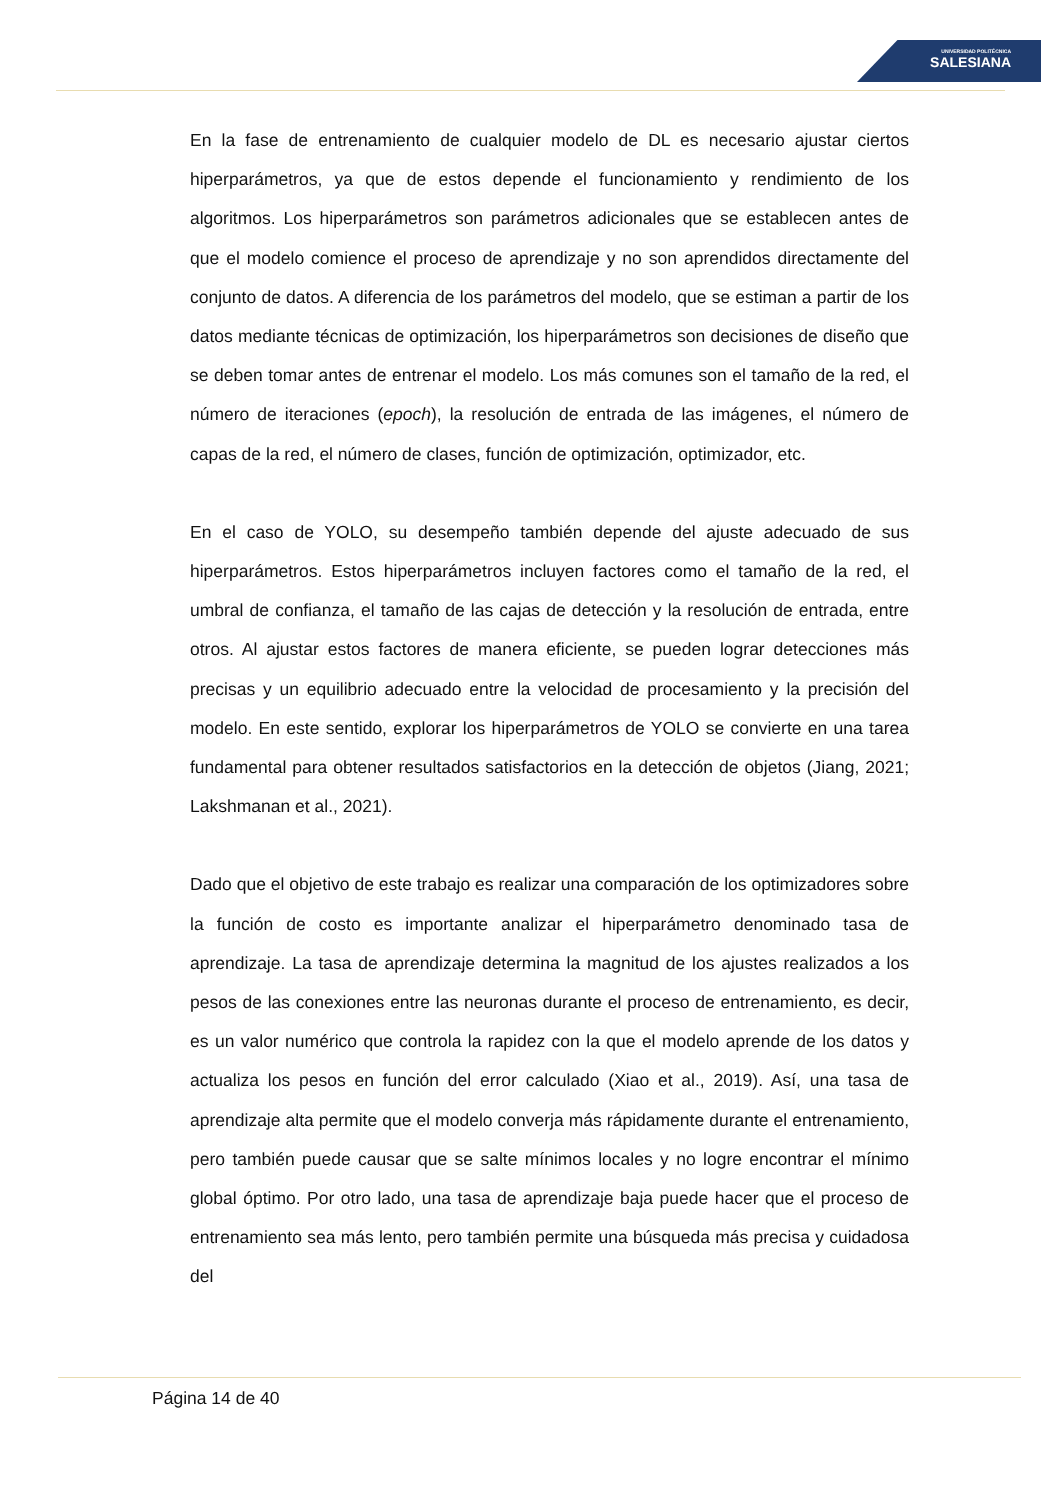UNIVERSIDAD POLITÉCNICA
SALESIANA
En la fase de entrenamiento de cualquier modelo de DL es necesario ajustar ciertos hiperparámetros, ya que de estos depende el funcionamiento y rendimiento de los algoritmos. Los hiperparámetros son parámetros adicionales que se establecen antes de que el modelo comience el proceso de aprendizaje y no son aprendidos directamente del conjunto de datos. A diferencia de los parámetros del modelo, que se estiman a partir de los datos mediante técnicas de optimización, los hiperparámetros son decisiones de diseño que se deben tomar antes de entrenar el modelo. Los más comunes son el tamaño de la red, el número de iteraciones (epoch), la resolución de entrada de las imágenes, el número de capas de la red, el número de clases, función de optimización, optimizador, etc.
En el caso de YOLO, su desempeño también depende del ajuste adecuado de sus hiperparámetros. Estos hiperparámetros incluyen factores como el tamaño de la red, el umbral de confianza, el tamaño de las cajas de detección y la resolución de entrada, entre otros. Al ajustar estos factores de manera eficiente, se pueden lograr detecciones más precisas y un equilibrio adecuado entre la velocidad de procesamiento y la precisión del modelo. En este sentido, explorar los hiperparámetros de YOLO se convierte en una tarea fundamental para obtener resultados satisfactorios en la detección de objetos (Jiang, 2021; Lakshmanan et al., 2021).
Dado que el objetivo de este trabajo es realizar una comparación de los optimizadores sobre la función de costo es importante analizar el hiperparámetro denominado tasa de aprendizaje. La tasa de aprendizaje determina la magnitud de los ajustes realizados a los pesos de las conexiones entre las neuronas durante el proceso de entrenamiento, es decir, es un valor numérico que controla la rapidez con la que el modelo aprende de los datos y actualiza los pesos en función del error calculado (Xiao et al., 2019). Así, una tasa de aprendizaje alta permite que el modelo converja más rápidamente durante el entrenamiento, pero también puede causar que se salte mínimos locales y no logre encontrar el mínimo global óptimo. Por otro lado, una tasa de aprendizaje baja puede hacer que el proceso de entrenamiento sea más lento, pero también permite una búsqueda más precisa y cuidadosa del
Página 14 de 40